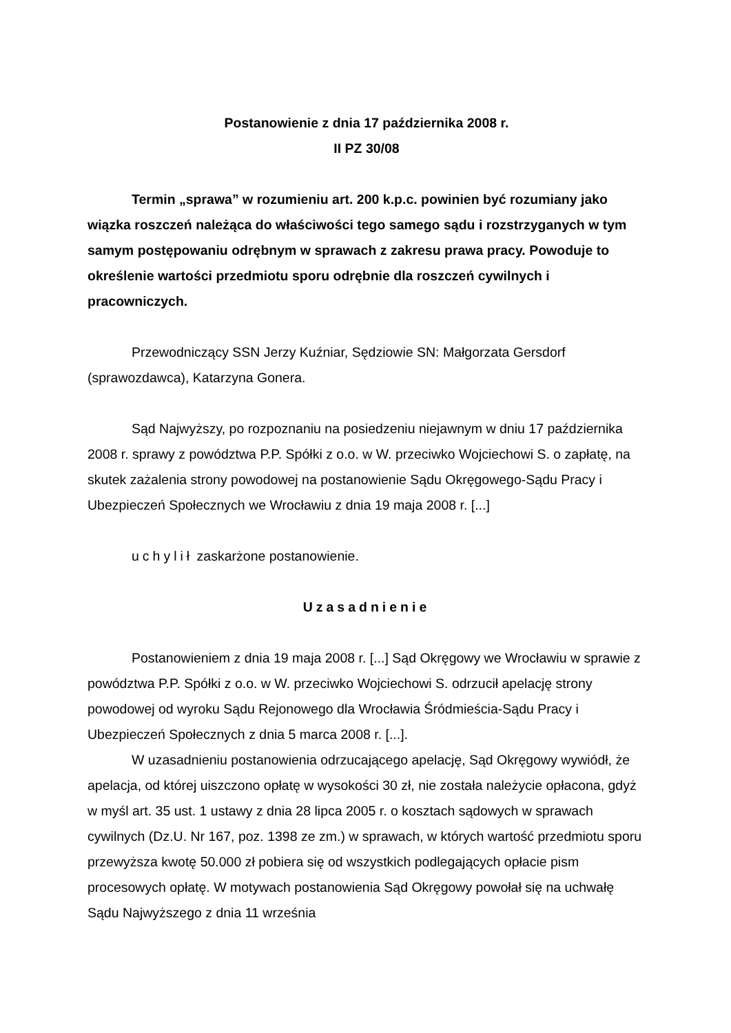Postanowienie z dnia 17 października 2008 r.
II PZ 30/08
Termin „sprawa” w rozumieniu art. 200 k.p.c. powinien być rozumiany jako wiązka roszczeń należąca do właściwości tego samego sądu i rozstrzyganych w tym samym postępowaniu odrębnym w sprawach z zakresu prawa pracy. Powoduje to określenie wartości przedmiotu sporu odrębnie dla roszczeń cywilnych i pracowniczych.
Przewodniczący SSN Jerzy Kuźniar, Sędziowie SN: Małgorzata Gersdorf (sprawozdawca), Katarzyna Gonera.
Sąd Najwyższy, po rozpoznaniu na posiedzeniu niejawnym w dniu 17 października 2008 r. sprawy z powództwa P.P. Spółki z o.o. w W. przeciwko Wojciechowi S. o zapłatę, na skutek zażalenia strony powodowej na postanowienie Sądu Okręgowego-Sądu Pracy i Ubezpieczeń Społecznych we Wrocławiu z dnia 19 maja 2008 r. [...]
uchylił zaskarżone postanowienie.
Uzasadnienie
Postanowieniem z dnia 19 maja 2008 r. [...] Sąd Okręgowy we Wrocławiu w sprawie z powództwa P.P. Spółki z o.o. w W. przeciwko Wojciechowi S. odrzucił apelację strony powodowej od wyroku Sądu Rejonowego dla Wrocławia Śródmieścia-Sądu Pracy i Ubezpieczeń Społecznych z dnia 5 marca 2008 r. [...].
W uzasadnieniu postanowienia odrzucającego apelację, Sąd Okręgowy wywiódł, że apelacja, od której uiszczono opłatę w wysokości 30 zł, nie została należycie opłacona, gdyż w myśl art. 35 ust. 1 ustawy z dnia 28 lipca 2005 r. o kosztach sądowych w sprawach cywilnych (Dz.U. Nr 167, poz. 1398 ze zm.) w sprawach, w których wartość przedmiotu sporu przewyższa kwotę 50.000 zł pobiera się od wszystkich podlegających opłacie pism procesowych opłatę. W motywach postanowienia Sąd Okręgowy powołał się na uchwałę Sądu Najwyższego z dnia 11 września